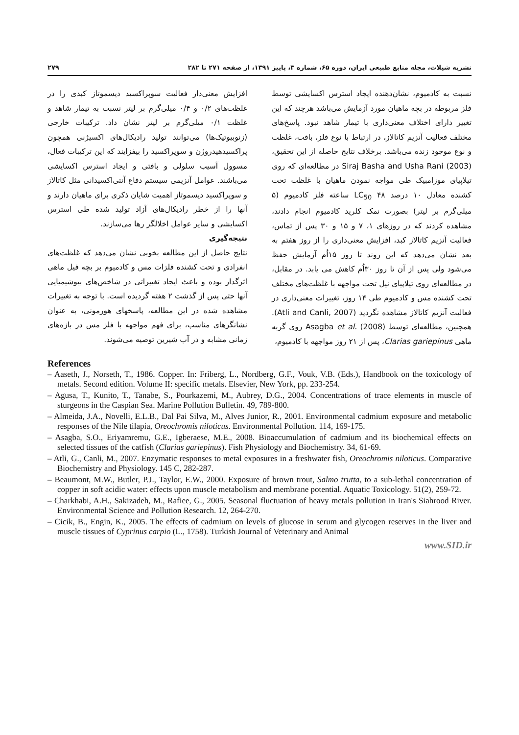نشریه شیلات، مجله منابع طبیعی ایران، دوره ۶۵، شماره ۳، پاییز ۱۳۹۱، از صفحه ۲۷۱ تا ۲۸۲ ۲۷۹
نسبت به کادمیوم، نشان‌دهنده ایجاد استرس اکسایشی توسط فلز مربوطه در بچه ماهیان مورد آزمایش می‌باشد هرچند که این تغییر دارای اختلاف معنی‌داری با تیمار شاهد نبود. پاسخ‌های مختلف فعالیت آنزیم کاتالاز، در ارتباط با نوع فلز، بافت، غلظت و نوع موجود زنده می‌باشد. برخلاف نتایج حاصله از این تحقیق، Siraj Basha and Usha Rani (2003) در مطالعه‌ای که روی تیلاپیای موزامبیک طی مواجه نمودن ماهیان با غلظت تحت کشنده معادل ۱۰ درصد LC<sub>50</sub> ۴۸ ساعته فلز کادمیوم (۵ میلی‌گرم بر لیتر) بصورت نمک کلرید کادمیوم انجام دادند، مشاهده کردند که در روزهای ۱، ۷ و ۱۵ و ۳۰ پس از تماس، فعالیت آنزیم کاتالاز کبد، افزایش معنی‌داری را از روز هفتم به بعد نشان می‌دهد که این روند تا روز ۱۵اُم آزمایش حفظ می‌شود ولی پس از آن تا روز ۳۰اُم کاهش می یابد. در مقابل، در مطالعه‌ای روی تیلاپیای نیل تحت مواجهه با غلظت‌های مختلف تحت کشنده مس و کادمیوم طی ۱۴ روز، تغییرات معنی‌داری در فعالیت آنزیم کاتالاز مشاهده نگردید (Atli and Canli, 2007). همچنین، مطالعه‌ای توسط Asagba et al. (2008) روی گربه ماهی Clarias gariepinus، پس از ۲۱ روز مواجهه با کادمیوم،
افزایش معنی‌دار فعالیت سوپراکسید دیسموتاز کبدی را در غلظت‌های ۰/۲ و ۰/۴ میلی‌گرم بر لیتر نسبت به تیمار شاهد و غلظت ۰/۱ میلی‌گرم بر لیتر نشان داد. ترکیبات خارجی (زنوبیوتیک‌ها) می‌توانند تولید رادیکال‌های اکسیژنی همچون پراکسیدهیدروژن و سوپراکسید را بیفزایند که این ترکیبات فعال، مسوول آسیب سلولی و بافتی و ایجاد استرس اکسایشی می‌باشند. عوامل آنزیمی سیستم دفاع آنتی‌اکسیدانی مثل کاتالاز و سوپراکسید دیسموتاز اهمیت شایان ذکری برای ماهیان دارند و آنها را از خطر رادیکال‌های آزاد تولید شده طی استرس اکسایشی و سایر عوامل اخلالگر رها می‌سازند.
نتیجه‌گیری
نتایج حاصل از این مطالعه بخوبی نشان می‌دهد که غلظت‌های انفرادی و تحت کشنده فلزات مس و کادمیوم بر بچه فیل ماهی اثرگذار بوده و باعث ایجاد تغییراتی در شاخص‌های بیوشیمیایی آنها حتی پس از گذشت ۲ هفته گردیده است. با توجه به تغییرات مشاهده شده در این مطالعه، پاسخهای هورمونی، به عنوان نشانگرهای مناسب، برای فهم مواجهه با فلز مس در بازه‌های زمانی مشابه و در آب شیرین توصیه می‌شوند.
References
– Aaseth, J., Norseth, T., 1986. Copper. In: Friberg, L., Nordberg, G.F., Vouk, V.B. (Eds.), Handbook on the toxicology of metals. Second edition. Volume II: specific metals. Elsevier, New York, pp. 233-254.
– Agusa, T., Kunito, T., Tanabe, S., Pourkazemi, M., Aubrey, D.G., 2004. Concentrations of trace elements in muscle of sturgeons in the Caspian Sea. Marine Pollution Bulletin. 49, 789-800.
– Almeida, J.A., Novelli, E.L.B., Dal Pai Silva, M., Alves Junior, R., 2001. Environmental cadmium exposure and metabolic responses of the Nile tilapia, Oreochromis niloticus. Environmental Pollution. 114, 169-175.
– Asagba, S.O., Eriyamremu, G.E., Igberaese, M.E., 2008. Bioaccumulation of cadmium and its biochemical effects on selected tissues of the catfish (Clarias gariepinus). Fish Physiology and Biochemistry. 34, 61-69.
– Atli, G., Canli, M., 2007. Enzymatic responses to metal exposures in a freshwater fish, Oreochromis niloticus. Comparative Biochemistry and Physiology. 145 C, 282-287.
– Beaumont, M.W., Butler, P.J., Taylor, E.W., 2000. Exposure of brown trout, Salmo trutta, to a sub-lethal concentration of copper in soft acidic water: effects upon muscle metabolism and membrane potential. Aquatic Toxicology. 51(2), 259-72.
– Charkhabi, A.H., Sakizadeh, M., Rafiee, G., 2005. Seasonal fluctuation of heavy metals pollution in Iran's Siahrood River. Environmental Science and Pollution Research. 12, 264-270.
– Cicik, B., Engin, K., 2005. The effects of cadmium on levels of glucose in serum and glycogen reserves in the liver and muscle tissues of Cyprinus carpio (L., 1758). Turkish Journal of Veterinary and Animal
www.SID.ir